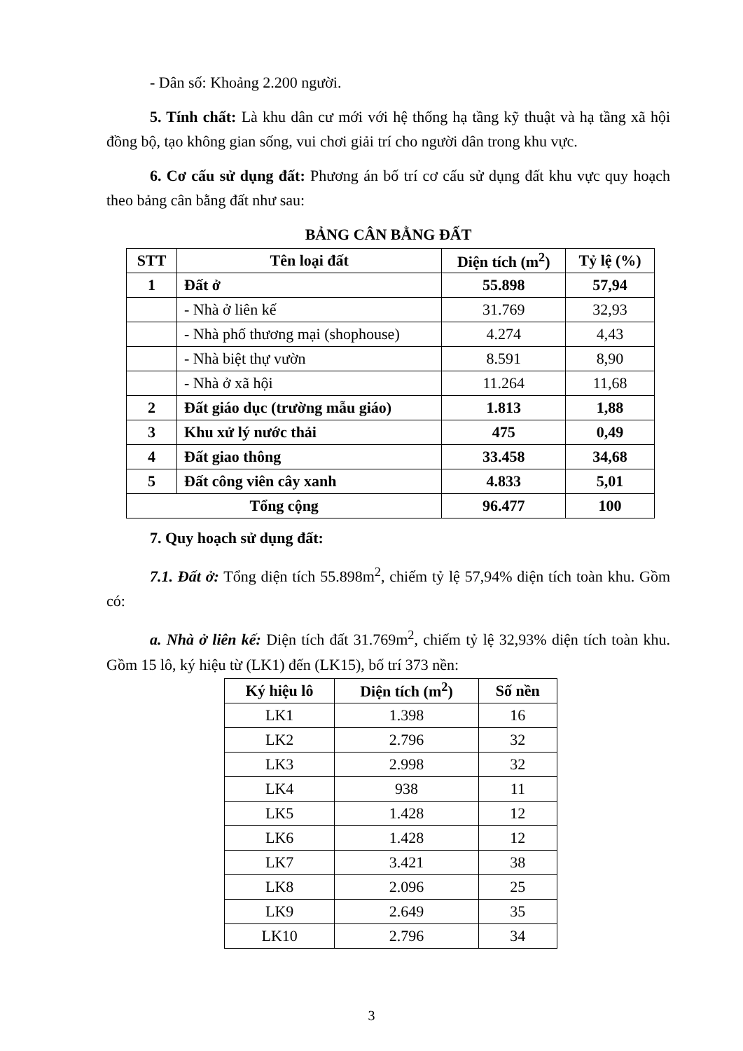- Dân số: Khoảng 2.200 người.
5. Tính chất: Là khu dân cư mới với hệ thống hạ tầng kỹ thuật và hạ tầng xã hội đồng bộ, tạo không gian sống, vui chơi giải trí cho người dân trong khu vực.
6. Cơ cấu sử dụng đất: Phương án bố trí cơ cấu sử dụng đất khu vực quy hoạch theo bảng cân bằng đất như sau:
BẢNG CÂN BẰNG ĐẤT
| STT | Tên loại đất | Diện tích (m<sup>2</sup>) | Tỷ lệ (%) |
| --- | --- | --- | --- |
| 1 | Đất ở | 55.898 | 57,94 |
| | - Nhà ở liên kế | 31.769 | 32,93 |
| | - Nhà phố thương mại (shophouse) | 4.274 | 4,43 |
| | - Nhà biệt thự vườn | 8.591 | 8,90 |
| | - Nhà ở xã hội | 11.264 | 11,68 |
| 2 | Đất giáo dục (trường mẫu giáo) | 1.813 | 1,88 |
| 3 | Khu xử lý nước thải | 475 | 0,49 |
| 4 | Đất giao thông | 33.458 | 34,68 |
| 5 | Đất công viên cây xanh | 4.833 | 5,01 |
| Tổng cộng | | 96.477 | 100 |
7. Quy hoạch sử dụng đất:
7.1. Đất ở: Tổng diện tích 55.898m<sup>2</sup>, chiếm tỷ lệ 57,94% diện tích toàn khu. Gồm có:
a. Nhà ở liên kế: Diện tích đất 31.769m<sup>2</sup>, chiếm tỷ lệ 32,93% diện tích toàn khu. Gồm 15 lô, ký hiệu từ (LK1) đến (LK15), bố trí 373 nền:
| Ký hiệu lô | Diện tích (m<sup>2</sup>) | Số nền |
| --- | --- | --- |
| LK1 | 1.398 | 16 |
| LK2 | 2.796 | 32 |
| LK3 | 2.998 | 32 |
| LK4 | 938 | 11 |
| LK5 | 1.428 | 12 |
| LK6 | 1.428 | 12 |
| LK7 | 3.421 | 38 |
| LK8 | 2.096 | 25 |
| LK9 | 2.649 | 35 |
| LK10 | 2.796 | 34 |
3